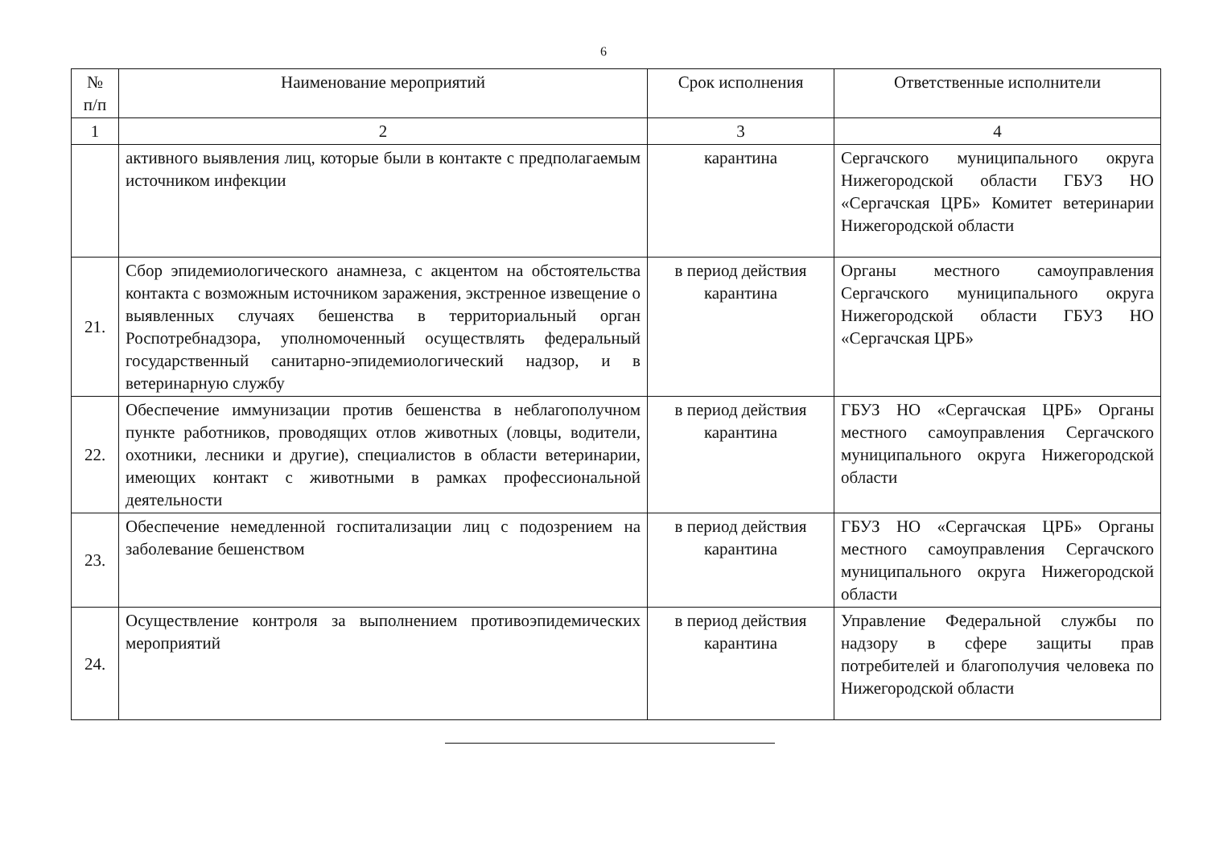6
| № п/п | Наименование мероприятий | Срок исполнения | Ответственные исполнители |
| --- | --- | --- | --- |
| 1 | 2 | 3 | 4 |
| | активного выявления лиц, которые были в контакте с предполагаемым источником инфекции | карантина | Сергачского муниципального округа Нижегородской области ГБУЗ НО «Сергачская ЦРБ» Комитет ветеринарии Нижегородской области |
| 21. | Сбор эпидемиологического анамнеза, с акцентом на обстоятельства контакта с возможным источником заражения, экстренное извещение о выявленных случаях бешенства в территориальный орган Роспотребнадзора, уполномоченный осуществлять федеральный государственный санитарно-эпидемиологический надзор, и в ветеринарную службу | в период действия карантина | Органы местного самоуправления Сергачского муниципального округа Нижегородской области ГБУЗ НО «Сергачская ЦРБ» |
| 22. | Обеспечение иммунизации против бешенства в неблагополучном пункте работников, проводящих отлов животных (ловцы, водители, охотники, лесники и другие), специалистов в области ветеринарии, имеющих контакт с животными в рамках профессиональной деятельности | в период действия карантина | ГБУЗ НО «Сергачская ЦРБ» Органы местного самоуправления Сергачского муниципального округа Нижегородской области |
| 23. | Обеспечение немедленной госпитализации лиц с подозрением на заболевание бешенством | в период действия карантина | ГБУЗ НО «Сергачская ЦРБ» Органы местного самоуправления Сергачского муниципального округа Нижегородской области |
| 24. | Осуществление контроля за выполнением противоэпидемических мероприятий | в период действия карантина | Управление Федеральной службы по надзору в сфере защиты прав потребителей и благополучия человека по Нижегородской области |